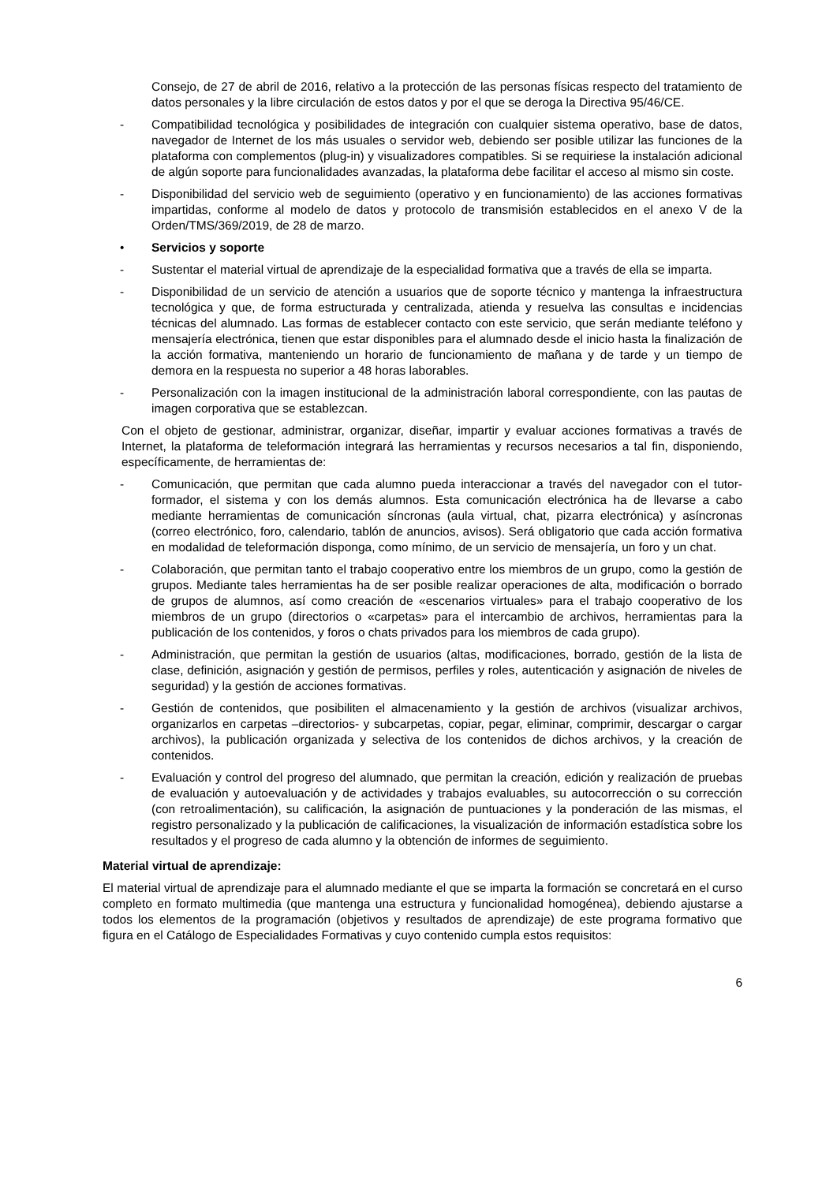Consejo, de 27 de abril de 2016, relativo a la protección de las personas físicas respecto del tratamiento de datos personales y la libre circulación de estos datos y por el que se deroga la Directiva 95/46/CE.
- Compatibilidad tecnológica y posibilidades de integración con cualquier sistema operativo, base de datos, navegador de Internet de los más usuales o servidor web, debiendo ser posible utilizar las funciones de la plataforma con complementos (plug-in) y visualizadores compatibles. Si se requiriese la instalación adicional de algún soporte para funcionalidades avanzadas, la plataforma debe facilitar el acceso al mismo sin coste.
- Disponibilidad del servicio web de seguimiento (operativo y en funcionamiento) de las acciones formativas impartidas, conforme al modelo de datos y protocolo de transmisión establecidos en el anexo V de la Orden/TMS/369/2019, de 28 de marzo.
• Servicios y soporte
- Sustentar el material virtual de aprendizaje de la especialidad formativa que a través de ella se imparta.
- Disponibilidad de un servicio de atención a usuarios que de soporte técnico y mantenga la infraestructura tecnológica y que, de forma estructurada y centralizada, atienda y resuelva las consultas e incidencias técnicas del alumnado. Las formas de establecer contacto con este servicio, que serán mediante teléfono y mensajería electrónica, tienen que estar disponibles para el alumnado desde el inicio hasta la finalización de la acción formativa, manteniendo un horario de funcionamiento de mañana y de tarde y un tiempo de demora en la respuesta no superior a 48 horas laborables.
- Personalización con la imagen institucional de la administración laboral correspondiente, con las pautas de imagen corporativa que se establezcan.
Con el objeto de gestionar, administrar, organizar, diseñar, impartir y evaluar acciones formativas a través de Internet, la plataforma de teleformación integrará las herramientas y recursos necesarios a tal fin, disponiendo, específicamente, de herramientas de:
- Comunicación, que permitan que cada alumno pueda interaccionar a través del navegador con el tutor-formador, el sistema y con los demás alumnos. Esta comunicación electrónica ha de llevarse a cabo mediante herramientas de comunicación síncronas (aula virtual, chat, pizarra electrónica) y asíncronas (correo electrónico, foro, calendario, tablón de anuncios, avisos). Será obligatorio que cada acción formativa en modalidad de teleformación disponga, como mínimo, de un servicio de mensajería, un foro y un chat.
- Colaboración, que permitan tanto el trabajo cooperativo entre los miembros de un grupo, como la gestión de grupos. Mediante tales herramientas ha de ser posible realizar operaciones de alta, modificación o borrado de grupos de alumnos, así como creación de «escenarios virtuales» para el trabajo cooperativo de los miembros de un grupo (directorios o «carpetas» para el intercambio de archivos, herramientas para la publicación de los contenidos, y foros o chats privados para los miembros de cada grupo).
- Administración, que permitan la gestión de usuarios (altas, modificaciones, borrado, gestión de la lista de clase, definición, asignación y gestión de permisos, perfiles y roles, autenticación y asignación de niveles de seguridad) y la gestión de acciones formativas.
- Gestión de contenidos, que posibiliten el almacenamiento y la gestión de archivos (visualizar archivos, organizarlos en carpetas –directorios- y subcarpetas, copiar, pegar, eliminar, comprimir, descargar o cargar archivos), la publicación organizada y selectiva de los contenidos de dichos archivos, y la creación de contenidos.
- Evaluación y control del progreso del alumnado, que permitan la creación, edición y realización de pruebas de evaluación y autoevaluación y de actividades y trabajos evaluables, su autocorrección o su corrección (con retroalimentación), su calificación, la asignación de puntuaciones y la ponderación de las mismas, el registro personalizado y la publicación de calificaciones, la visualización de información estadística sobre los resultados y el progreso de cada alumno y la obtención de informes de seguimiento.
Material virtual de aprendizaje:
El material virtual de aprendizaje para el alumnado mediante el que se imparta la formación se concretará en el curso completo en formato multimedia (que mantenga una estructura y funcionalidad homogénea), debiendo ajustarse a todos los elementos de la programación (objetivos y resultados de aprendizaje) de este programa formativo que figura en el Catálogo de Especialidades Formativas y cuyo contenido cumpla estos requisitos:
6